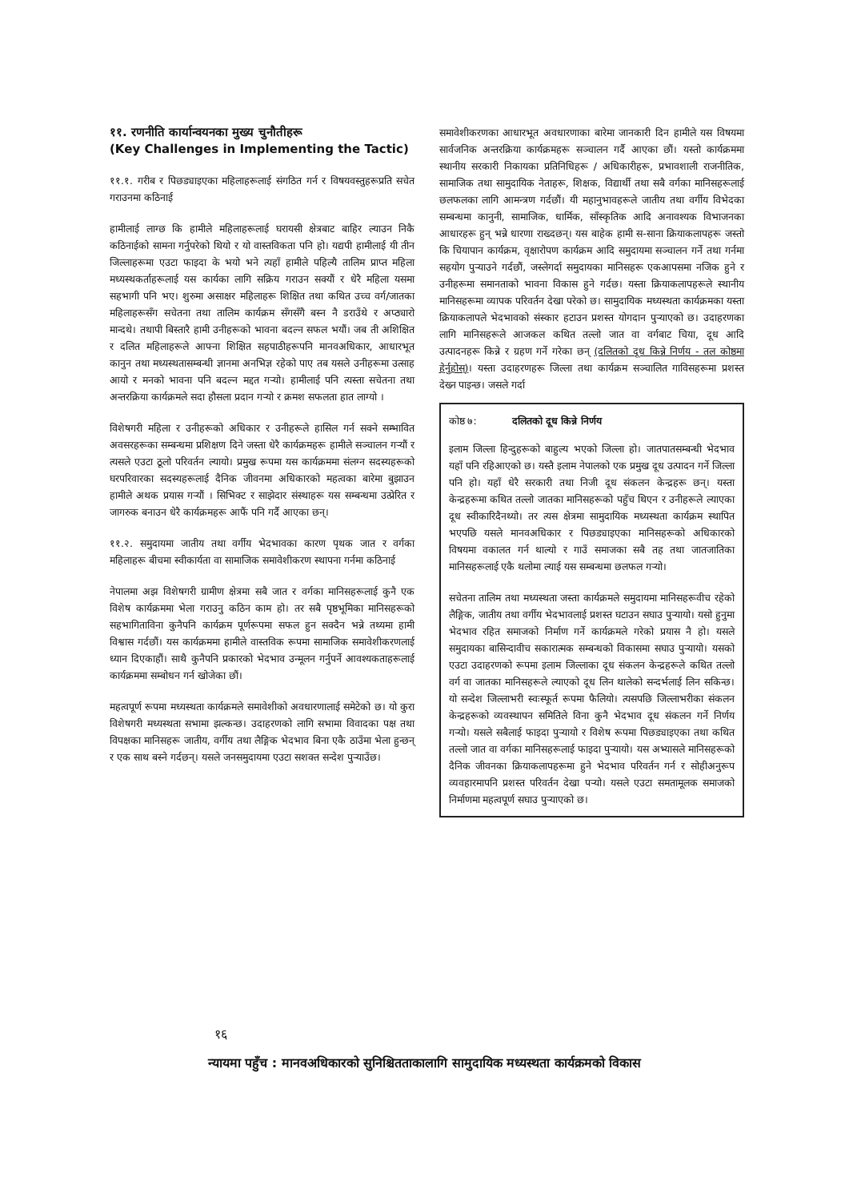११. रणनीति कार्यान्वयनका मुख्य चुनौतीहरू
(Key Challenges in Implementing the Tactic)
११.१. गरीब र पिछड्याइएका महिलाहरूलाई संगठित गर्न र विषयवस्तुहरूप्रति सचेत गराउनमा कठिनाई
हामीलाई लाग्छ कि हामीले महिलाहरूलाई घरायसी क्षेत्रबाट बाहिर ल्याउन निकै कठिनाईको सामना गर्नुपरेको थियो र यो वास्तविकता पनि हो। यद्यपी हामीलाई यी तीन जिल्लाहरूमा एउटा फाइदा के भयो भने त्यहाँ हामीले पहिल्यै तालिम प्राप्त महिला मध्यस्थकर्ताहरूलाई यस कार्यका लागि सक्रिय गराउन सक्यौं र धेरै महिला यसमा सहभागी पनि भए। शुरुमा असाक्षर महिलाहरू शिक्षित तथा कथित उच्च वर्ग/जातका महिलाहरूसँग सचेतना तथा तालिम कार्यक्रम सँगसँगै बस्न नै डराउँथे र अप्ठ्यारो मान्दथे। तथापी बिस्तारै हामी उनीहरूको भावना बदल्न सफल भयौं। जब ती अशिक्षित र दलित महिलाहरूले आफ्ना शिक्षित सहपाठीहरूपनि मानवअधिकार, आधारभूत कानुन तथा मध्यस्थतासम्बन्धी ज्ञानमा अनभिज्ञ रहेको पाए तब यसले उनीहरूमा उत्साह आयो र मनको भावना पनि बदल्न मद्दत गर्‍यो। हामीलाई पनि त्यस्ता सचेतना तथा अन्तरक्रिया कार्यक्रमले सदा हौसला प्रदान गर्‍यो र क्रमश सफलता हात लाग्यो ।
विशेषगरी महिला र उनीहरूको अधिकार र उनीहरूले हासिल गर्न सक्ने सम्भावित अवसरहरूका सम्बन्धमा प्रशिक्षण दिने जस्ता धेरै कार्यक्रमहरू हामीले सञ्चालन गर्‍यौं र त्यसले एउटा ठूलो परिवर्तन ल्यायो। प्रमुख रूपमा यस कार्यक्रममा संलग्न सदस्यहरूको घरपरिवारका सदस्यहरूलाई दैनिक जीवनमा अधिकारको महत्वका बारेमा बुझाउन हामीले अथक प्रयास गर्‍यौं । सिभिक्ट र साझेदार संस्थाहरू यस सम्बन्धमा उत्प्रेरित र जागरुक बनाउन धेरै कार्यक्रमहरू आफैं पनि गर्दै आएका छन्।
११.२. समुदायमा जातीय तथा वर्गीय भेदभावका कारण पृथक जात र वर्गका महिलाहरू बीचमा स्वीकार्यता वा सामाजिक समावेशीकरण स्थापना गर्नमा कठिनाई
नेपालमा अझ विशेषगरी ग्रामीण क्षेत्रमा सबै जात र वर्गका मानिसहरूलाई कुनै एक विशेष कार्यक्रममा भेला गराउनु कठिन काम हो। तर सबै पृष्ठभूमिका मानिसहरूको सहभागिताविना कुनैपनि कार्यक्रम पूर्णरूपमा सफल हुन सक्दैन भन्ने तथ्यमा हामी विश्वास गर्दछौं। यस कार्यक्रममा हामीले वास्तविक रूपमा सामाजिक समावेशीकरणलाई ध्यान दिएकाहौं। साथै कुनैपनि प्रकारको भेदभाव उन्मूलन गर्नुपर्ने आवश्यकताहरूलाई कार्यक्रममा सम्बोधन गर्न खोजेका छौं।
महत्वपूर्ण रूपमा मध्यस्थता कार्यक्रमले समावेशीको अवधारणालाई समेटेको छ। यो कुरा विशेषगरी मध्यस्थता सभामा झल्कन्छ। उदाहरणको लागि सभामा विवादका पक्ष तथा विपक्षका मानिसहरू जातीय, वर्गीय तथा लैङ्गिक भेदभाव बिना एकै ठाउँमा भेला हुन्छन् र एक साथ बस्ने गर्दछन्। यसले जनसमुदायमा एउटा सशक्त सन्देश पुर्‍याउँछ।
समावेशीकरणका आधारभूत अवधारणाका बारेमा जानकारी दिन हामीले यस विषयमा सार्वजनिक अन्तरक्रिया कार्यक्रमहरू सञ्चालन गर्दै आएका छौं। यस्तो कार्यक्रममा स्थानीय सरकारी निकायका प्रतिनिधिहरू / अधिकारीहरू, प्रभावशाली राजनीतिक, सामाजिक तथा सामुदायिक नेताहरू, शिक्षक, विद्यार्थी तथा सबै वर्गका मानिसहरूलाई छलफलका लागि आमन्त्रण गर्दछौं। यी महानुभावहरूले जातीय तथा वर्गीय विभेदका सम्बन्धमा कानुनी, सामाजिक, धार्मिक, साँस्कृतिक आदि अनावश्यक विभाजनका आधारहरू हुन् भन्ने धारणा राख्दछन्। यस बाहेक हामी स-साना क्रियाकलापहरू जस्तो कि चियापान कार्यक्रम, वृक्षारोपण कार्यक्रम आदि समुदायमा सञ्चालन गर्ने तथा गर्नमा सहयोग पुर्‍याउने गर्दछौं, जस्लेगर्दा समुदायका मानिसहरू एकआपसमा नजिक हुने र उनीहरूमा समानताको भावना विकास हुने गर्दछ। यस्ता क्रियाकलापहरूले स्थानीय मानिसहरूमा व्यापक परिवर्तन देखा परेको छ। सामुदायिक मध्यस्थता कार्यक्रमका यस्ता क्रियाकलापले भेदभावको संस्कार हटाउन प्रशस्त योगदान पुर्‍याएको छ। उदाहरणका लागि मानिसहरूले आजकल कथित तल्लो जात वा वर्गबाट चिया, दूध आदि उत्पादनहरू किन्ने र ग्रहण गर्ने गरेका छन् (दलितको दूध किन्ने निर्णय - तल कोष्ठमा हेर्नुहोस्)। यस्ता उदाहरणहरू जिल्ला तथा कार्यक्रम सञ्चालित गाविसहरूमा प्रशस्त देख्न पाइन्छ। जसले गर्दा
कोष्ठ ७: दलितको दूध किन्ने निर्णय
इलाम जिल्ला हिन्दुहरूको बाहुल्य भएको जिल्ला हो। जातपातसम्बन्धी भेदभाव यहाँ पनि रहिआएको छ। यस्तै इलाम नेपालको एक प्रमुख दूध उत्पादन गर्ने जिल्ला पनि हो। यहाँ धेरै सरकारी तथा निजी दूध संकलन केन्द्रहरू छन्। यस्ता केन्द्रहरूमा कथित तल्लो जातका मानिसहरूको पहुँच थिएन र उनीहरूले ल्याएका दूध स्वीकारिदैनथ्यो। तर त्यस क्षेत्रमा सामुदायिक मध्यस्थता कार्यक्रम स्थापित भएपछि यसले मानवअधिकार र पिछड्याइएका मानिसहरूको अधिकारको विषयमा वकालत गर्न थाल्यो र गाउँ समाजका सबै तह तथा जातजातिका मानिसहरूलाई एकै थलोमा ल्याई यस सम्बन्धमा छलफल गर्‍यो।
सचेतना तालिम तथा मध्यस्थता जस्ता कार्यक्रमले समुदायमा मानिसहरूवीच रहेको लैङ्गिक, जातीय तथा वर्गीय भेदभावलाई प्रशस्त घटाउन सघाउ पुर्‍यायो। यसो हुनुमा भेदभाव रहित समाजको निर्माण गर्ने कार्यक्रमले गरेको प्रयास नै हो। यसले समुदायका बासिन्दावीच सकारात्मक सम्बन्धको विकासमा सघाउ पुर्‍यायो। यसको एउटा उदाहरणको रूपमा इलाम जिल्लाका दूध संकलन केन्द्रहरूले कथित तल्लो वर्ग वा जातका मानिसहरूले ल्याएको दूध लिन थालेको सन्दर्भलाई लिन सकिन्छ। यो सन्देश जिल्लाभरी स्वःस्फूर्त रूपमा फैलियो। त्यसपछि जिल्लाभरीका संकलन केन्द्रहरूको व्यवस्थापन समितिले विना कुनै भेदभाव दूध संकलन गर्ने निर्णय गर्‍यो। यसले सबैलाई फाइदा पुर्‍यायो र विशेष रूपमा पिछड्याइएका तथा कथित तल्लो जात वा वर्गका मानिसहरूलाई फाइदा पुर्‍यायो। यस अभ्यासले मानिसहरूको दैनिक जीवनका क्रियाकलापहरूमा हुने भेदभाव परिवर्तन गर्न र सोहीअनुरूप व्यवहारमापनि प्रशस्त परिवर्तन देखा पर्‍यो। यसले एउटा समतामूलक समाजको निर्माणमा महत्वपूर्ण सघाउ पुर्‍याएको छ।
१६
न्यायमा पहुँच : मानवअधिकारको सुनिश्चितताकालागि सामुदायिक मध्यस्थता कार्यक्रमको विकास